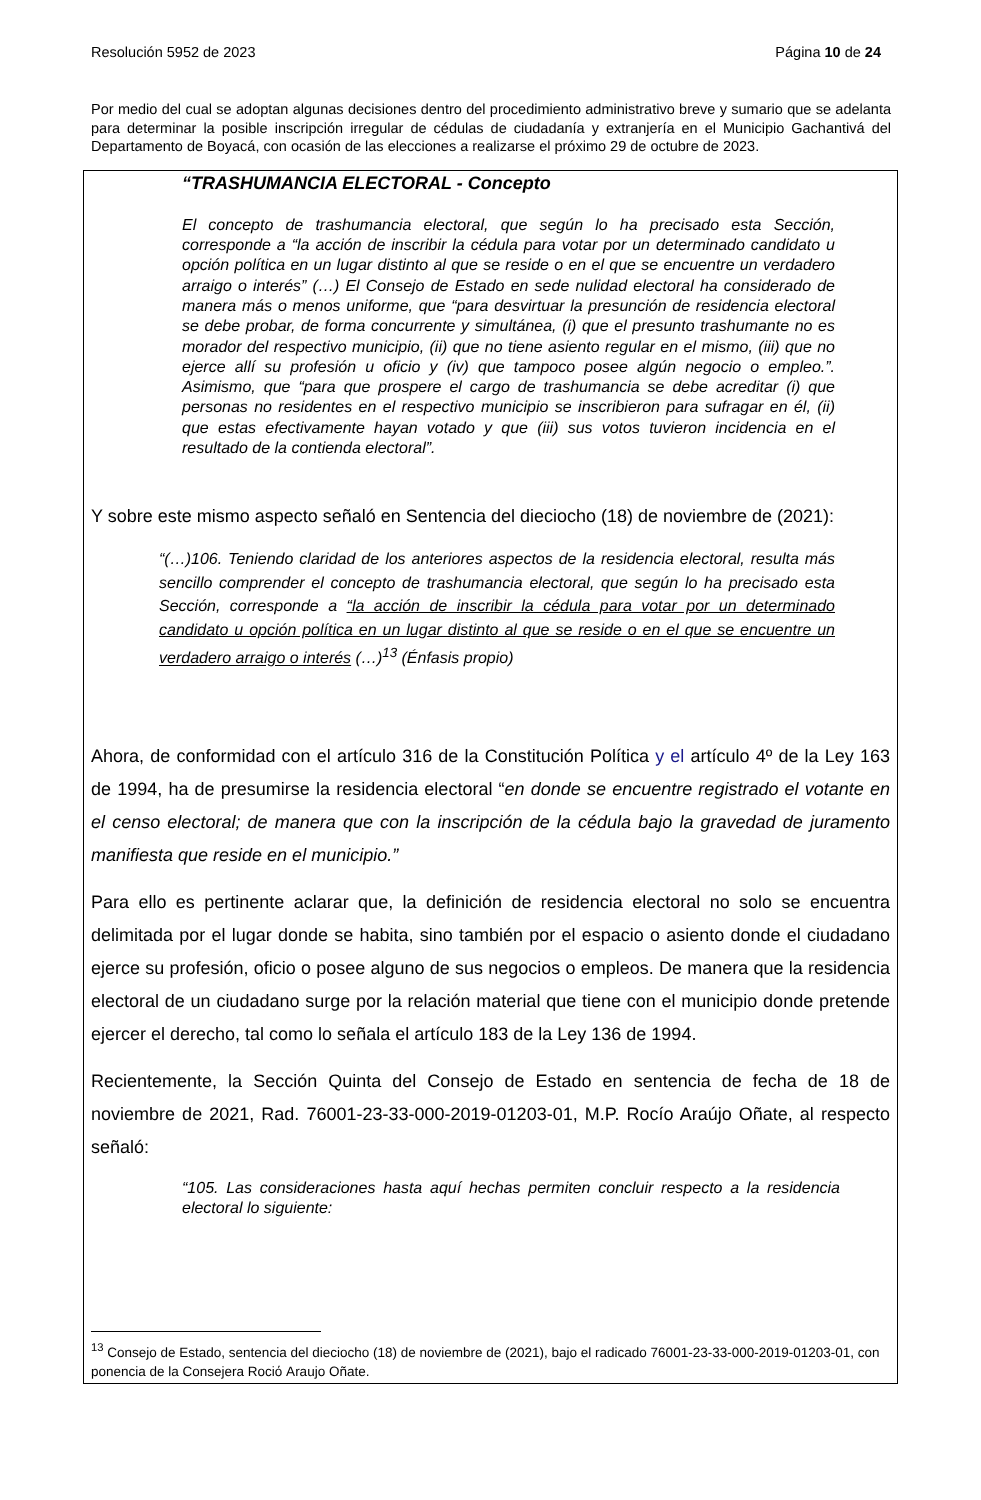Resolución 5952 de 2023 Página 10 de 24
Por medio del cual se adoptan algunas decisiones dentro del procedimiento administrativo breve y sumario que se adelanta para determinar la posible inscripción irregular de cédulas de ciudadanía y extranjería en el Municipio Gachantivá del Departamento de Boyacá, con ocasión de las elecciones a realizarse el próximo 29 de octubre de 2023.
“TRASHUMANCIA ELECTORAL - Concepto
El concepto de trashumancia electoral, que según lo ha precisado esta Sección, corresponde a “la acción de inscribir la cédula para votar por un determinado candidato u opción política en un lugar distinto al que se reside o en el que se encuentre un verdadero arraigo o interés” (…) El Consejo de Estado en sede nulidad electoral ha considerado de manera más o menos uniforme, que “para desvirtuar la presunción de residencia electoral se debe probar, de forma concurrente y simultánea, (i) que el presunto trashumante no es morador del respectivo municipio, (ii) que no tiene asiento regular en el mismo, (iii) que no ejerce allí su profesión u oficio y (iv) que tampoco posee algún negocio o empleo.”. Asimismo, que “para que prospere el cargo de trashumancia se debe acreditar (i) que personas no residentes en el respectivo municipio se inscribieron para sufragar en él, (ii) que estas efectivamente hayan votado y que (iii) sus votos tuvieron incidencia en el resultado de la contienda electoral”.
Y sobre este mismo aspecto señaló en Sentencia del dieciocho (18) de noviembre de (2021):
“(…)106. Teniendo claridad de los anteriores aspectos de la residencia electoral, resulta más sencillo comprender el concepto de trashumancia electoral, que según lo ha precisado esta Sección, corresponde a “la acción de inscribir la cédula para votar por un determinado candidato u opción política en un lugar distinto al que se reside o en el que se encuentre un verdadero arraigo o interés (…)<sup>13</sup> (Énfasis propio)
Ahora, de conformidad con el artículo 316 de la Constitución Política y el artículo 4º de la Ley 163 de 1994, ha de presumirse la residencia electoral “en donde se encuentre registrado el votante en el censo electoral; de manera que con la inscripción de la cédula bajo la gravedad de juramento manifiesta que reside en el municipio.”
Para ello es pertinente aclarar que, la definición de residencia electoral no solo se encuentra delimitada por el lugar donde se habita, sino también por el espacio o asiento donde el ciudadano ejerce su profesión, oficio o posee alguno de sus negocios o empleos. De manera que la residencia electoral de un ciudadano surge por la relación material que tiene con el municipio donde pretende ejercer el derecho, tal como lo señala el artículo 183 de la Ley 136 de 1994.
Recientemente, la Sección Quinta del Consejo de Estado en sentencia de fecha de 18 de noviembre de 2021, Rad. 76001-23-33-000-2019-01203-01, M.P. Rocío Araújo Oñate, al respecto señaló:
“105. Las consideraciones hasta aquí hechas permiten concluir respecto a la residencia electoral lo siguiente:
<sup>13</sup> Consejo de Estado, sentencia del dieciocho (18) de noviembre de (2021), bajo el radicado 76001-23-33-000-2019-01203-01, con ponencia de la Consejera Rociό Araujo Oñate.